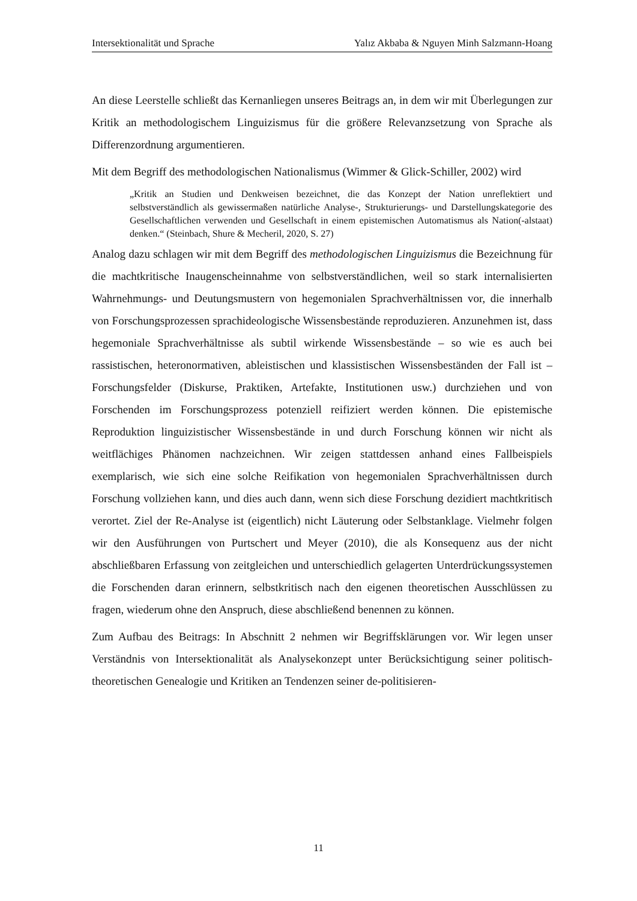Intersektionalität und Sprache Yalız Akbaba & Nguyen Minh Salzmann-Hoang
An diese Leerstelle schließt das Kernanliegen unseres Beitrags an, in dem wir mit Überlegungen zur Kritik an methodologischem Linguizismus für die größere Relevanzsetzung von Sprache als Differenzordnung argumentieren.
Mit dem Begriff des methodologischen Nationalismus (Wimmer & Glick-Schiller, 2002) wird
„Kritik an Studien und Denkweisen bezeichnet, die das Konzept der Nation unreflektiert und selbstverständlich als gewissermaßen natürliche Analyse-, Strukturierungs- und Darstellungskategorie des Gesellschaftlichen verwenden und Gesellschaft in einem epistemischen Automatismus als Nation(-alstaat) denken.“ (Steinbach, Shure & Mecheril, 2020, S. 27)
Analog dazu schlagen wir mit dem Begriff des methodologischen Linguizismus die Bezeichnung für die machtkritische Inaugenscheinnahme von selbstverständlichen, weil so stark internalisierten Wahrnehmungs- und Deutungsmustern von hegemonialen Sprachverhältnissen vor, die innerhalb von Forschungsprozessen sprachideologische Wissensbestände reproduzieren. Anzunehmen ist, dass hegemoniale Sprachverhältnisse als subtil wirkende Wissensbestände – so wie es auch bei rassistischen, heteronormativen, ableistischen und klassistischen Wissensbeständen der Fall ist – Forschungsfelder (Diskurse, Praktiken, Artefakte, Institutionen usw.) durchziehen und von Forschenden im Forschungsprozess potenziell reifiziert werden können. Die epistemische Reproduktion linguizistischer Wissensbestände in und durch Forschung können wir nicht als weitflächiges Phänomen nachzeichnen. Wir zeigen stattdessen anhand eines Fallbeispiels exemplarisch, wie sich eine solche Reifikation von hegemonialen Sprachverhältnissen durch Forschung vollziehen kann, und dies auch dann, wenn sich diese Forschung dezidiert machtkritisch verortet. Ziel der Re-Analyse ist (eigentlich) nicht Läuterung oder Selbstanklage. Vielmehr folgen wir den Ausführungen von Purtschert und Meyer (2010), die als Konsequenz aus der nicht abschließbaren Erfassung von zeitgleichen und unterschiedlich gelagerten Unterdrückungssystemen die Forschenden daran erinnern, selbstkritisch nach den eigenen theoretischen Ausschlüssen zu fragen, wiederum ohne den Anspruch, diese abschließend benennen zu können.
Zum Aufbau des Beitrags: In Abschnitt 2 nehmen wir Begriffsklärungen vor. Wir legen unser Verständnis von Intersektionalität als Analysekonzept unter Berücksichtigung seiner politisch-theoretischen Genealogie und Kritiken an Tendenzen seiner de-politisieren-
11